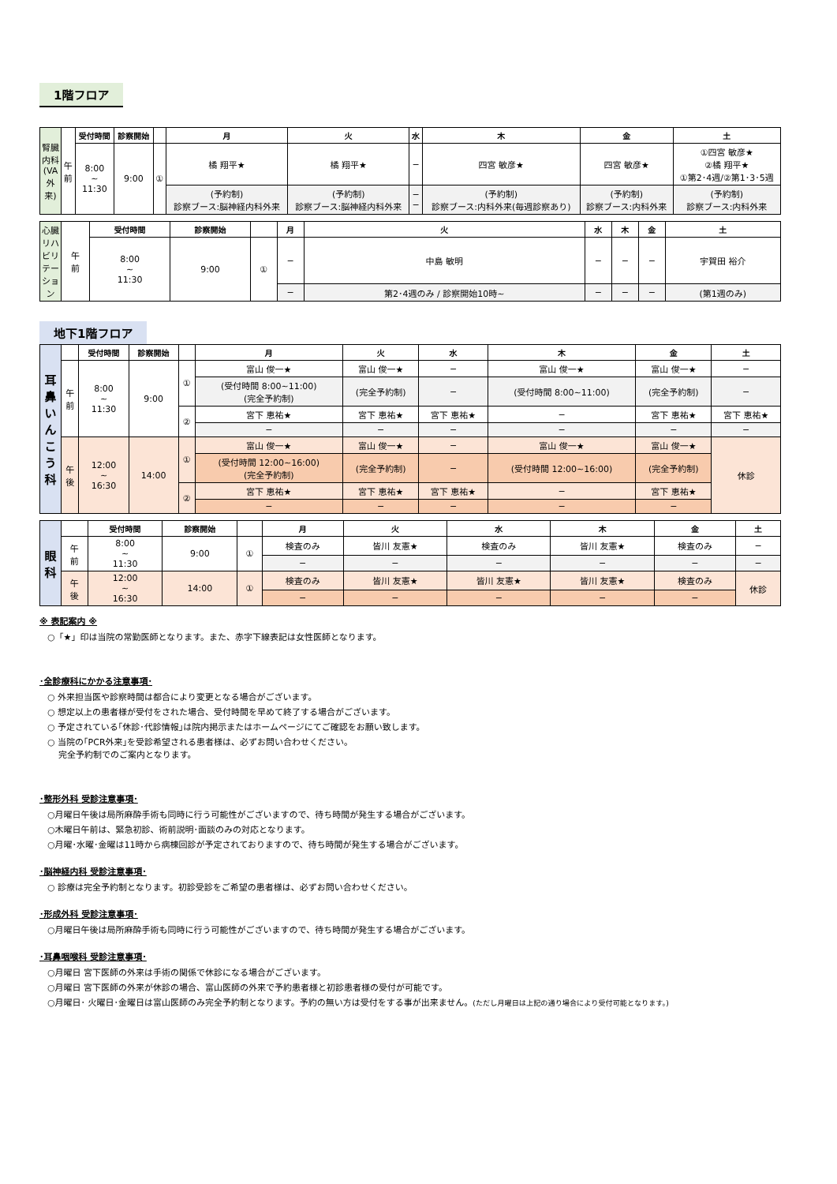1階フロア
| 腎臓内科(VA外来) | 午 前 | 受付時間 | 診察開始 | | 月 | 火 | 水 | 木 | 金 | 土 |
| | | 8:00 ~ 11:30 | 9:00 | ① | 橘 翔平★ | 橘 翔平★ | − | 四宮 敏彦★ | 四宮 敏彦★ | ①四宮 敏彦★ ②橘 翔平★ ①第2･4週/②第1･3･5週 |
| | | | | | (予約制) 診察ブース:脳神経内科外来 | (予約制) 診察ブース:脳神経内科外来 | − − | (予約制) 診察ブース:内科外来(毎週診察あり) | (予約制) 診察ブース:内科外来 | (予約制) 診察ブース:内科外来 |
| 心臓リハビリテーション | 午 前 | 受付時間 | 診察開始 | | 月 | 火 | 水 | 木 | 金 | 土 |
| | | 8:00 ~ 11:30 | 9:00 | ① | − | 中島 敏明 | − | − | − | 宇賀田 裕介 |
| | | | | | − | 第2･4週のみ / 診察開始10時~ | − | − | − | (第1週のみ) |
地下1階フロア
| 耳鼻いんこう科 | | 受付時間 | 診察開始 | | 月 | 火 | 水 | 木 | 金 | 土 |
| | 午 前 | 8:00 ~ 11:30 | 9:00 | ① | 富山 俊一★ | 富山 俊一★ | − | 富山 俊一★ | 富山 俊一★ | − |
| | | | | | (受付時間 8:00~11:00) (完全予約制) | (完全予約制) | − | (受付時間 8:00~11:00) | (完全予約制) | − |
| | | | | ② | 宮下 恵祐★ | 宮下 恵祐★ | 宮下 恵祐★ | − | 宮下 恵祐★ | 宮下 恵祐★ |
| | | | | | − | − | − | − | − | − |
| | 午 後 | 12:00 ~ 16:30 | 14:00 | ① | 富山 俊一★ | 富山 俊一★ | − | 富山 俊一★ | 富山 俊一★ | 休診 |
| | | | | | (受付時間 12:00~16:00) (完全予約制) | (完全予約制) | − | (受付時間 12:00~16:00) | (完全予約制) | |
| | | | | ② | 宮下 恵祐★ | 宮下 恵祐★ | 宮下 恵祐★ | − | 宮下 恵祐★ | |
| | | | | | − | − | − | − | − | |
| 眼科 | | 受付時間 | 診察開始 | | 月 | 火 | 水 | 木 | 金 | 土 |
| | 午 前 | 8:00 ~ 11:30 | 9:00 | ① | 検査のみ | 皆川 友憲★ | 検査のみ | 皆川 友憲★ | 検査のみ | − |
| | | | | | − | − | − | − | − | − |
| | 午 後 | 12:00 ~ 16:30 | 14:00 | ① | 検査のみ | 皆川 友憲★ | 皆川 友憲★ | 皆川 友憲★ | 検査のみ | 休診 |
| | | | | | − | − | − | − | − | |
※ 表記案内 ※
○「★」印は当院の常勤医師となります。また、赤字下線表記は女性医師となります。
･全診療科にかかる注意事項･
○ 外来担当医や診察時間は都合により変更となる場合がございます。
○ 想定以上の患者様が受付をされた場合、受付時間を早めて終了する場合がございます。
○ 予定されている｢休診･代診情報｣は院内掲示またはホームページにてご確認をお願い致します。
○ 当院の｢PCR外来｣を受診希望される患者様は、必ずお問い合わせください。
完全予約制でのご案内となります。
･整形外科 受診注意事項･
○月曜日午後は局所麻酔手術も同時に行う可能性がございますので、待ち時間が発生する場合がございます。
○木曜日午前は、緊急初診、術前説明･面談のみの対応となります。
○月曜･水曜･金曜は11時から病棟回診が予定されておりますので、待ち時間が発生する場合がございます。
･脳神経内科 受診注意事項･
○ 診療は完全予約制となります。初診受診をご希望の患者様は、必ずお問い合わせください。
･形成外科 受診注意事項･
○月曜日午後は局所麻酔手術も同時に行う可能性がございますので、待ち時間が発生する場合がございます。
･耳鼻咽喉科 受診注意事項･
○月曜日 宮下医師の外来は手術の関係で休診になる場合がございます。
○月曜日 宮下医師の外来が休診の場合、富山医師の外来で予約患者様と初診患者様の受付が可能です。
○月曜日･ 火曜日･金曜日は富山医師のみ完全予約制となります。予約の無い方は受付をする事が出来ません。(ただし月曜日は上記の通り場合により受付可能となります。)